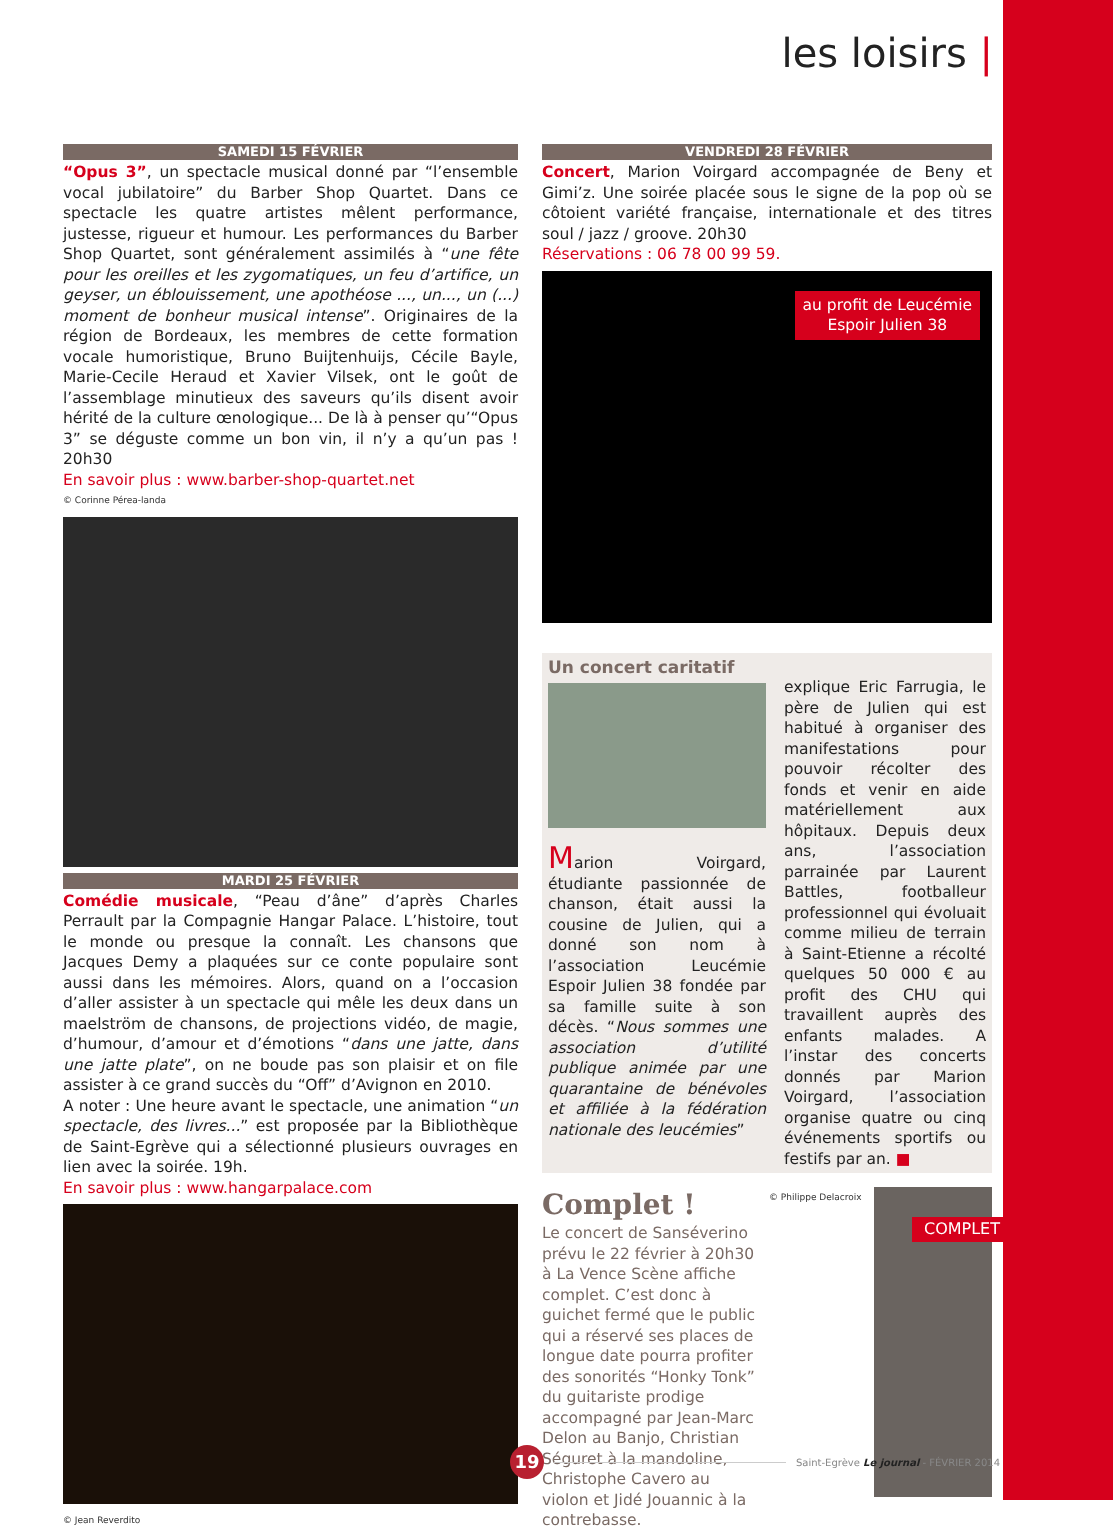les loisirs |
SAMEDI 15 FÉVRIER
“Opus 3”, un spectacle musical donné par “l’ensemble vocal jubilatoire” du Barber Shop Quartet. Dans ce spectacle les quatre artistes mêlent performance, justesse, rigueur et humour. Les performances du Barber Shop Quartet, sont généralement assimilés à “une fête pour les oreilles et les zygomatiques, un feu d’artifice, un geyser, un éblouissement, une apothéose ..., un..., un (...) moment de bonheur musical intense”. Originaires de la région de Bordeaux, les membres de cette formation vocale humoristique, Bruno Buijtenhuijs, Cécile Bayle, Marie-Cecile Heraud et Xavier Vilsek, ont le goût de l’assemblage minutieux des saveurs qu’ils disent avoir hérité de la culture œnologique... De là à penser qu’“Opus 3” se déguste comme un bon vin, il n’y a qu’un pas ! 20h30
En savoir plus : www.barber-shop-quartet.net
© Corinne Pérea-landa
MARDI 25 FÉVRIER
Comédie musicale, “Peau d’âne” d’après Charles Perrault par la Compagnie Hangar Palace. L’histoire, tout le monde ou presque la connaît. Les chansons que Jacques Demy a plaquées sur ce conte populaire sont aussi dans les mémoires. Alors, quand on a l’occasion d’aller assister à un spectacle qui mêle les deux dans un maelström de chansons, de projections vidéo, de magie, d’humour, d’amour et d’émotions “dans une jatte, dans une jatte plate”, on ne boude pas son plaisir et on file assister à ce grand succès du “Off” d’Avignon en 2010.
A noter : Une heure avant le spectacle, une animation “un spectacle, des livres...” est proposée par la Bibliothèque de Saint-Egrève qui a sélectionné plusieurs ouvrages en lien avec la soirée. 19h.
En savoir plus : www.hangarpalace.com
© Jean Reverdito
VENDREDI 28 FÉVRIER
Concert, Marion Voirgard accompagnée de Beny et Gimi’z. Une soirée placée sous le signe de la pop où se côtoient variété française, internationale et des titres soul / jazz / groove. 20h30
Réservations : 06 78 00 99 59.
au profit de Leucémie
Espoir Julien 38
Un concert caritatif
Marion Voirgard, étudiante passionnée de chanson, était aussi la cousine de Julien, qui a donné son nom à l’association Leucémie Espoir Julien 38 fondée par sa famille suite à son décès. “Nous sommes une association d’utilité publique animée par une quarantaine de bénévoles et affiliée à la fédération nationale des leucémies”
explique Eric Farrugia, le père de Julien qui est habitué à organiser des manifestations pour pouvoir récolter des fonds et venir en aide matériellement aux hôpitaux. Depuis deux ans, l’association parrainée par Laurent Battles, footballeur professionnel qui évoluait comme milieu de terrain à Saint-Etienne a récolté quelques 50 000 € au profit des CHU qui travaillent auprès des enfants malades. A l’instar des concerts donnés par Marion Voirgard, l’association organise quatre ou cinq événements sportifs ou festifs par an. ■
Complet !
Le concert de Sanséverino prévu le 22 février à 20h30 à La Vence Scène affiche complet. C’est donc à guichet fermé que le public qui a réservé ses places de longue date pourra profiter des sonorités “Honky Tonk” du guitariste prodige accompagné par Jean-Marc Delon au Banjo, Christian Séguret à la mandoline, Christophe Cavero au violon et Jidé Jouannic à la contrebasse.
© Philippe Delacroix
COMPLET
19
Saint-Egrève Le journal - FÉVRIER 2014